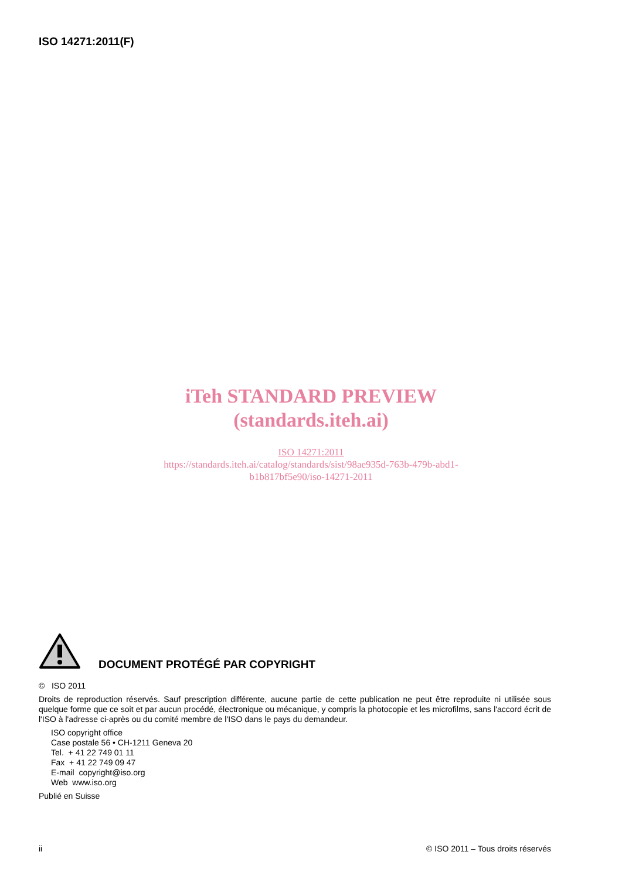ISO 14271:2011(F)
iTeh STANDARD PREVIEW
(standards.iteh.ai)
ISO 14271:2011
https://standards.iteh.ai/catalog/standards/sist/98ae935d-763b-479b-abd1-
b1b817bf5e90/iso-14271-2011
DOCUMENT PROTÉGÉ PAR COPYRIGHT
© ISO 2011
Droits de reproduction réservés. Sauf prescription différente, aucune partie de cette publication ne peut être reproduite ni utilisée sous quelque forme que ce soit et par aucun procédé, électronique ou mécanique, y compris la photocopie et les microfilms, sans l'accord écrit de l'ISO à l'adresse ci-après ou du comité membre de l'ISO dans le pays du demandeur.
ISO copyright office
Case postale 56 • CH-1211 Geneva 20
Tel. + 41 22 749 01 11
Fax + 41 22 749 09 47
E-mail copyright@iso.org
Web www.iso.org
Publié en Suisse
ii © ISO 2011 – Tous droits réservés